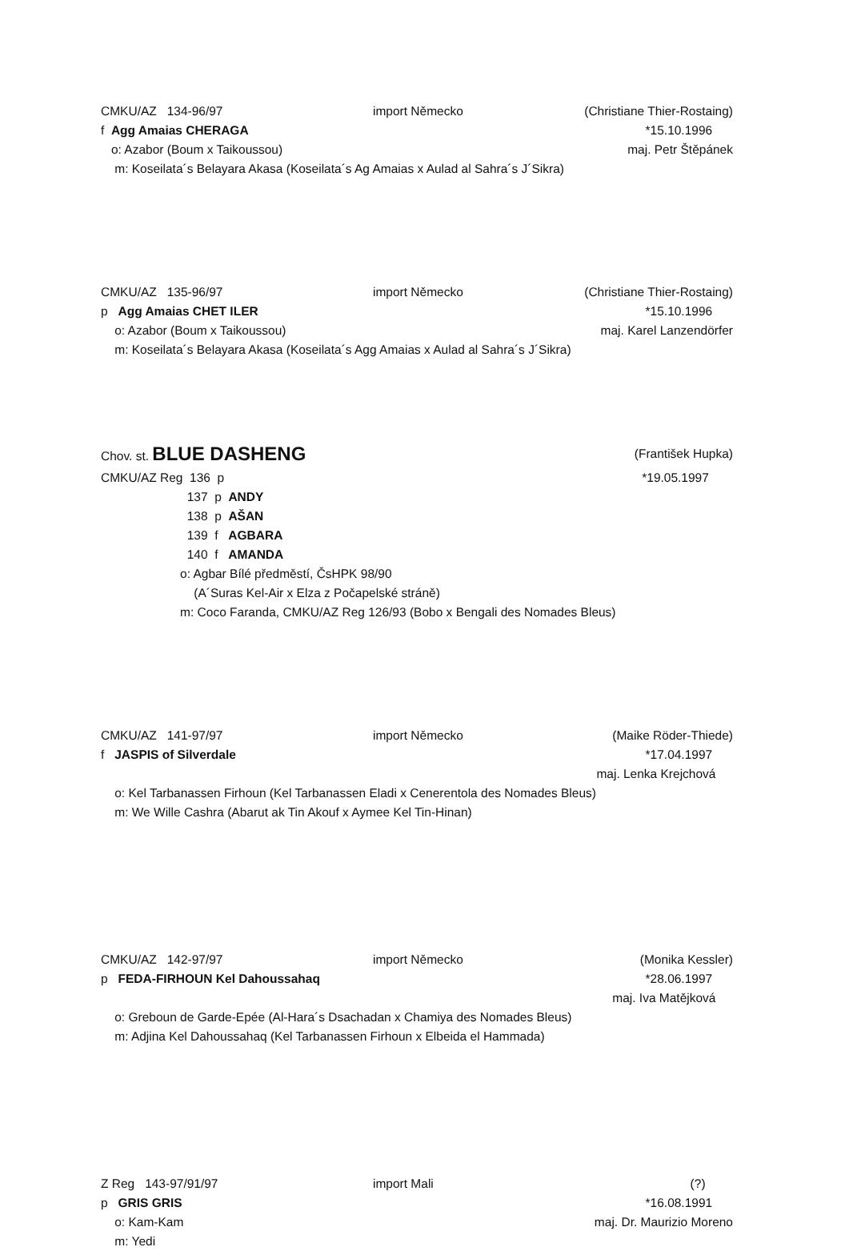CMKU/AZ 134-96/97 import Německo (Christiane Thier-Rostaing)
f Agg Amaias CHERAGA *15.10.1996
o: Azabor (Boum x Taikoussou) maj. Petr Štěpánek
m: Koseilata´s Belayara Akasa (Koseilata´s Ag Amaias x Aulad al Sahra´s J´Sikra)
CMKU/AZ 135-96/97 import Německo (Christiane Thier-Rostaing)
p Agg Amaias CHET ILER *15.10.1996
o: Azabor (Boum x Taikoussou) maj. Karel Lanzendörfer
m: Koseilata´s Belayara Akasa (Koseilata´s Agg Amaias x Aulad al Sahra´s J´Sikra)
Chov. st. BLUE DASHENG (František Hupka)
CMKU/AZ Reg 136 p *19.05.1997
137 p ANDY
138 p AŠAN
139 f AGBARA
140 f AMANDA
o: Agbar Bílé předměstí, ČsHPK 98/90
(A´Suras Kel-Air x Elza z Počapelské stráně)
m: Coco Faranda, CMKU/AZ Reg 126/93 (Bobo x Bengali des Nomades Bleus)
CMKU/AZ 141-97/97 import Německo (Maike Röder-Thiede)
f JASPIS of Silverdale *17.04.1997
maj. Lenka Krejchová
o: Kel Tarbanassen Firhoun (Kel Tarbanassen Eladi x Cenerentola des Nomades Bleus)
m: We Wille Cashra (Abarut ak Tin Akouf x Aymee Kel Tin-Hinan)
CMKU/AZ 142-97/97 import Německo (Monika Kessler)
p FEDA-FIRHOUN Kel Dahoussahaq *28.06.1997
maj. Iva Matějková
o: Greboun de Garde-Epée (Al-Hara´s Dsachadan x Chamiya des Nomades Bleus)
m: Adjina Kel Dahoussahaq (Kel Tarbanassen Firhoun x Elbeida el Hammada)
Z Reg 143-97/91/97 import Mali (?)
p GRIS GRIS *16.08.1991
o: Kam-Kam maj. Dr. Maurizio Moreno
m: Yedi